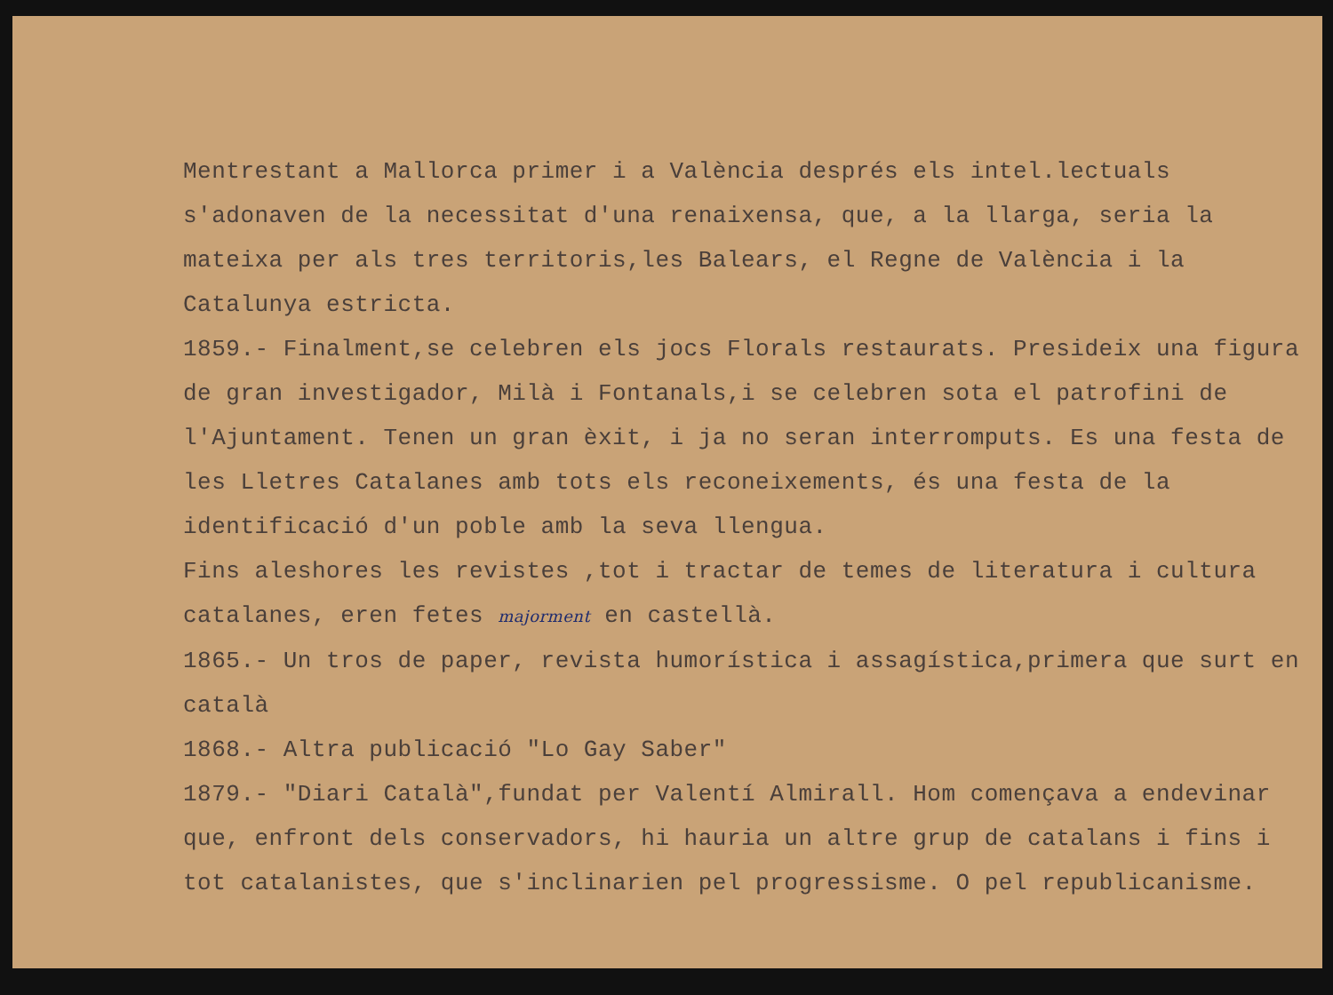Mentrestant a Mallorca primer i a València després els intel.lectuals s'adonaven de la necessitat d'una renaixensa, que, a la llarga, seria la mateixa per als tres territoris,les Balears, el Regne de València i la Catalunya estricta.
1859.- Finalment,se celebren els jocs Florals restaurats. Presideix una figura de gran investigador, Milà i Fontanals,i se celebren sota el patrofini de l'Ajuntament. Tenen un gran èxit, i ja no seran interromputs. Es una festa de les Lletres Catalanes amb tots els reconeixements, és una festa de la identificació d'un poble amb la seva llengua.
Fins aleshores les revistes ,tot i tractar de temes de literatura i cultura catalanes, eren fetes majorment en castellà.
1865.- Un tros de paper, revista humorística i assagística,primera que surt en català
1868.- Altra publicació "Lo Gay Saber"
1879.- "Diari Català",fundat per Valentí Almirall. Hom començava a endevinar que, enfront dels conservadors, hi hauria un altre grup de catalans i fins i tot catalanistes, que s'inclinarien pel progressisme. O pel republicanisme.